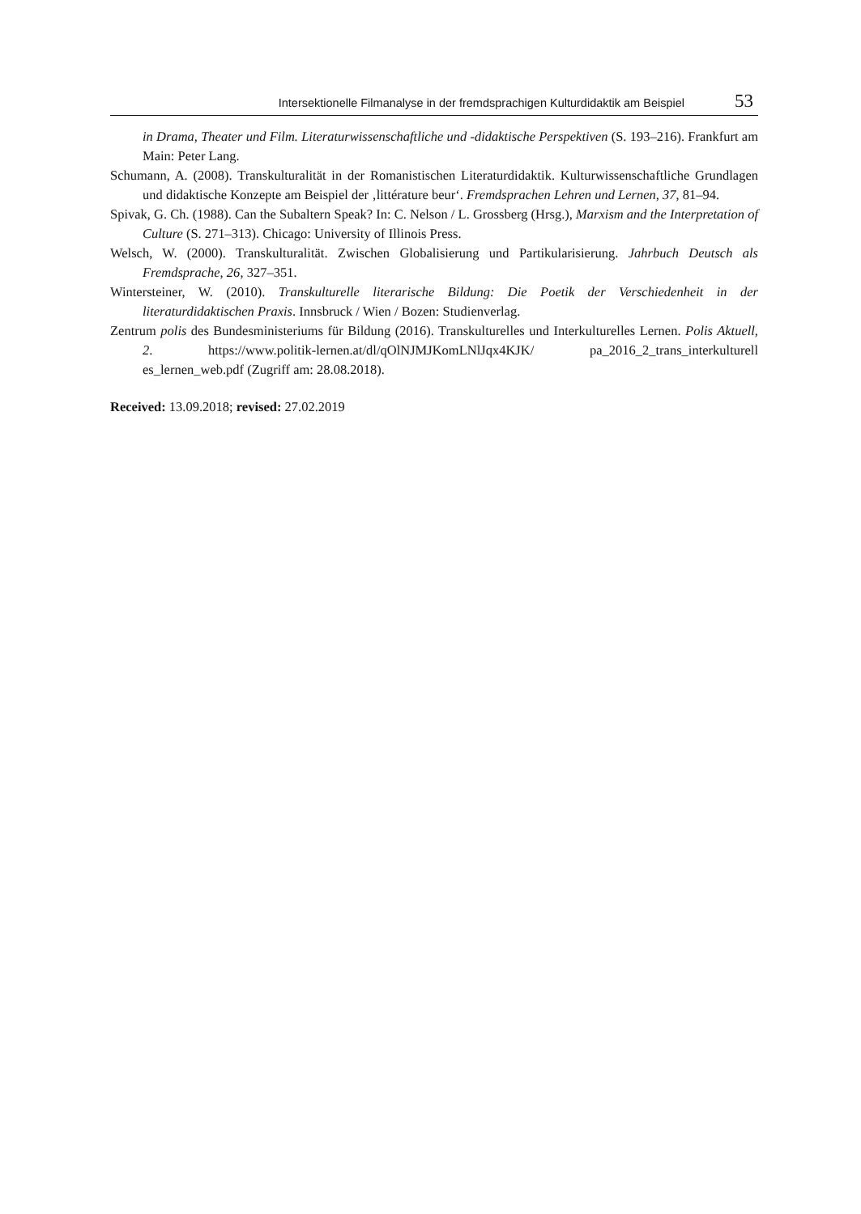Intersektionelle Filmanalyse in der fremdsprachigen Kulturdidaktik am Beispiel 53
in Drama, Theater und Film. Literaturwissenschaftliche und -didaktische Perspektiven (S. 193–216). Frankfurt am Main: Peter Lang.
Schumann, A. (2008). Transkulturalität in der Romanistischen Literaturdidaktik. Kulturwissenschaftliche Grundlagen und didaktische Konzepte am Beispiel der ‚littérature beur‘. Fremdsprachen Lehren und Lernen, 37, 81–94.
Spivak, G. Ch. (1988). Can the Subaltern Speak? In: C. Nelson / L. Grossberg (Hrsg.), Marxism and the Interpretation of Culture (S. 271–313). Chicago: University of Illinois Press.
Welsch, W. (2000). Transkulturalität. Zwischen Globalisierung und Partikularisierung. Jahrbuch Deutsch als Fremdsprache, 26, 327–351.
Wintersteiner, W. (2010). Transkulturelle literarische Bildung: Die Poetik der Verschiedenheit in der literaturdidaktischen Praxis. Innsbruck / Wien / Bozen: Studienverlag.
Zentrum polis des Bundesministeriums für Bildung (2016). Transkulturelles und Interkulturelles Lernen. Polis Aktuell, 2. https://www.politik-lernen.at/dl/qOlNJMJKomLNlJqx4KJK/ pa_2016_2_trans_interkulturell es_lernen_web.pdf (Zugriff am: 28.08.2018).
Received: 13.09.2018; revised: 27.02.2019